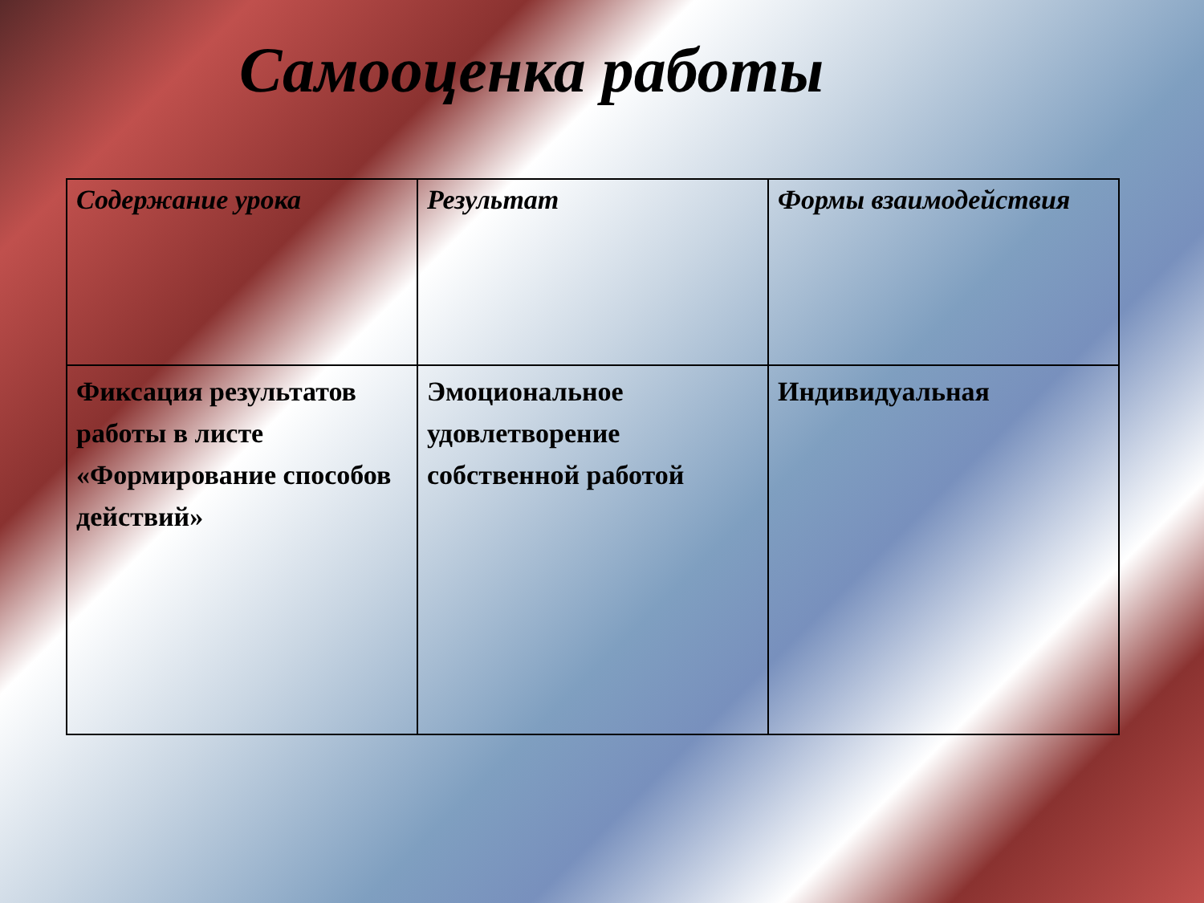Самооценка работы
| Содержание урока | Результат | Формы взаимодействия |
| --- | --- | --- |
| Фиксация результатов работы в листе «Формирование способов действий» | Эмоциональное удовлетворение собственной работой | Индивидуальная |